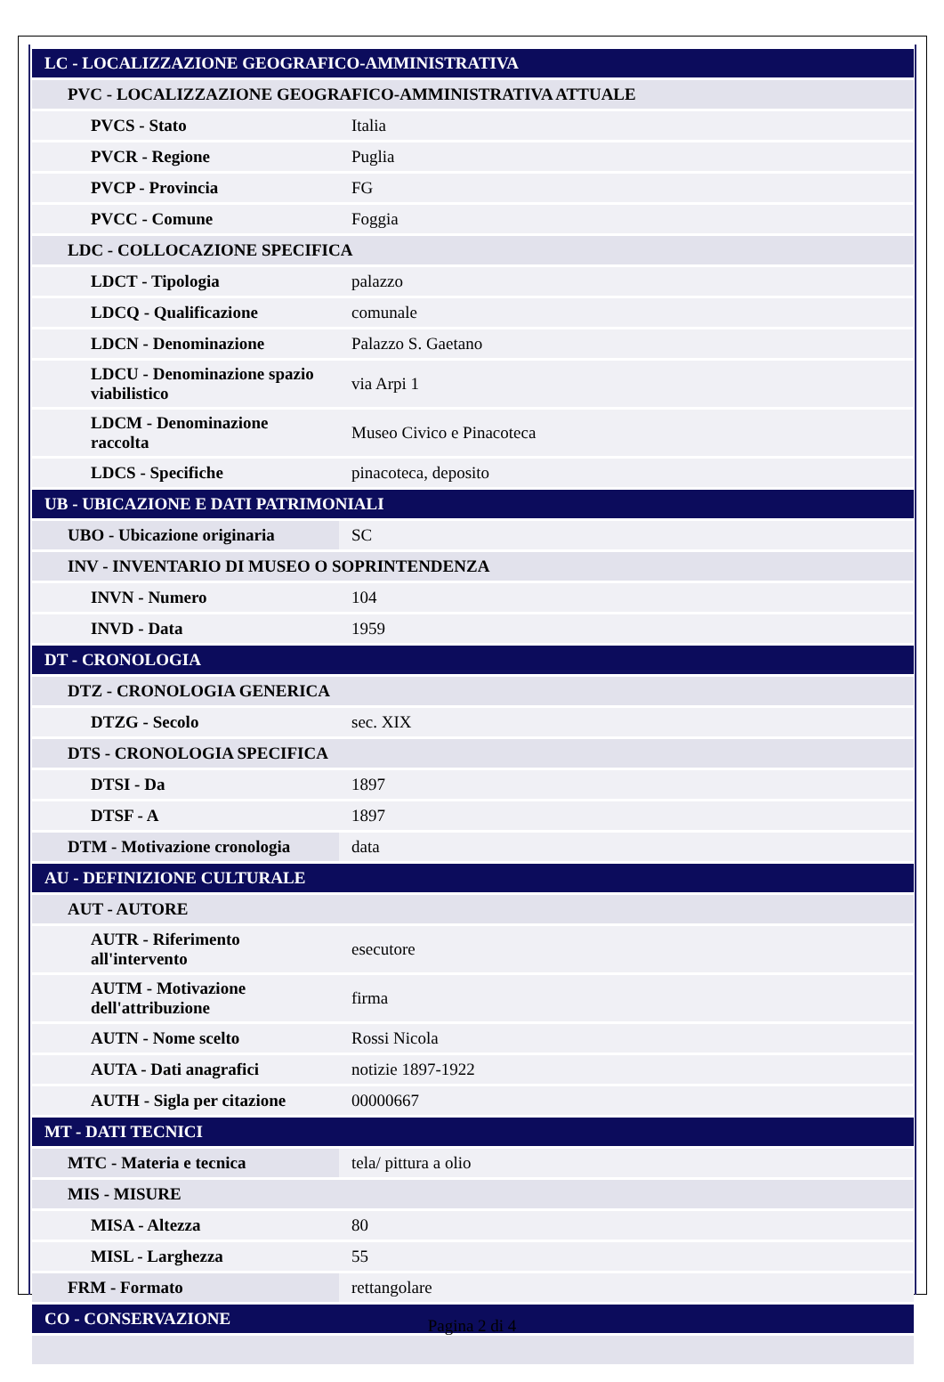| LC - LOCALIZZAZIONE GEOGRAFICO-AMMINISTRATIVA | |
| PVC - LOCALIZZAZIONE GEOGRAFICO-AMMINISTRATIVA ATTUALE | |
| PVCS - Stato | Italia |
| PVCR - Regione | Puglia |
| PVCP - Provincia | FG |
| PVCC - Comune | Foggia |
| LDC - COLLOCAZIONE SPECIFICA | |
| LDCT - Tipologia | palazzo |
| LDCQ - Qualificazione | comunale |
| LDCN - Denominazione | Palazzo S. Gaetano |
| LDCU - Denominazione spazio viabilistico | via Arpi 1 |
| LDCM - Denominazione raccolta | Museo Civico e Pinacoteca |
| LDCS - Specifiche | pinacoteca, deposito |
| UB - UBICAZIONE E DATI PATRIMONIALI | |
| UBO - Ubicazione originaria | SC |
| INV - INVENTARIO DI MUSEO O SOPRINTENDENZA | |
| INVN - Numero | 104 |
| INVD - Data | 1959 |
| DT - CRONOLOGIA | |
| DTZ - CRONOLOGIA GENERICA | |
| DTZG - Secolo | sec. XIX |
| DTS - CRONOLOGIA SPECIFICA | |
| DTSI - Da | 1897 |
| DTSF - A | 1897 |
| DTM - Motivazione cronologia | data |
| AU - DEFINIZIONE CULTURALE | |
| AUT - AUTORE | |
| AUTR - Riferimento all'intervento | esecutore |
| AUTM - Motivazione dell'attribuzione | firma |
| AUTN - Nome scelto | Rossi Nicola |
| AUTA - Dati anagrafici | notizie 1897-1922 |
| AUTH - Sigla per citazione | 00000667 |
| MT - DATI TECNICI | |
| MTC - Materia e tecnica | tela/ pittura a olio |
| MIS - MISURE | |
| MISA - Altezza | 80 |
| MISL - Larghezza | 55 |
| FRM - Formato | rettangolare |
| CO - CONSERVAZIONE | |
Pagina 2 di 4